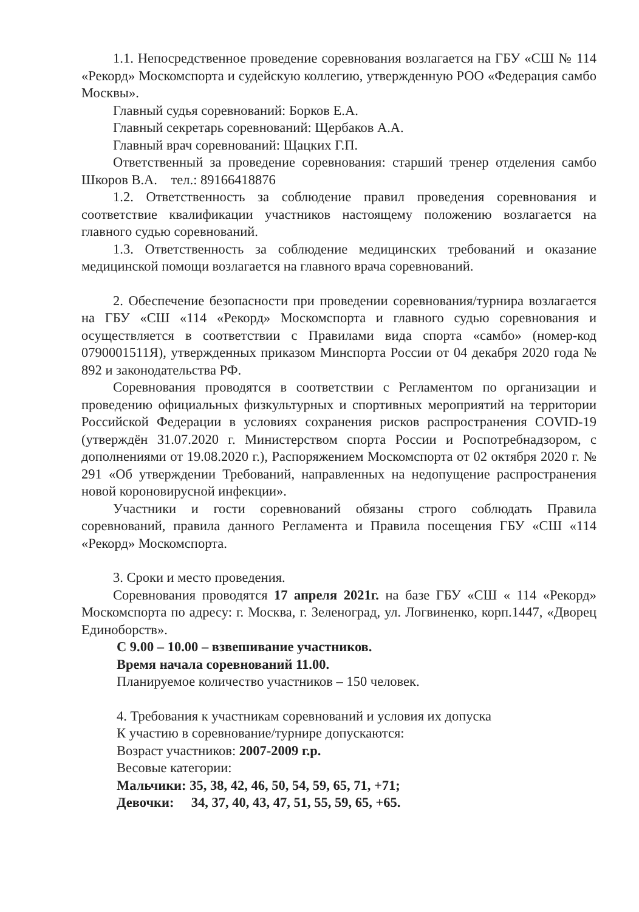1.1. Непосредственное проведение соревнования возлагается на ГБУ «СШ № 114 «Рекорд» Москомспорта и судейскую коллегию, утвержденную РОО «Федерация самбо Москвы».
Главный судья соревнований: Борков Е.А.
Главный секретарь соревнований: Щербаков А.А.
Главный врач соревнований: Щацких Г.П.
Ответственный за проведение соревнования: старший тренер отделения самбо Шкоров В.А. тел.: 89166418876
1.2. Ответственность за соблюдение правил проведения соревнования и соответствие квалификации участников настоящему положению возлагается на главного судью соревнований.
1.3. Ответственность за соблюдение медицинских требований и оказание медицинской помощи возлагается на главного врача соревнований.
2. Обеспечение безопасности при проведении соревнования/турнира возлагается на ГБУ «СШ «114 «Рекорд» Москомспорта и главного судью соревнования и осуществляется в соответствии с Правилами вида спорта «самбо» (номер-код 0790001511Я), утвержденных приказом Минспорта России от 04 декабря 2020 года № 892 и законодательства РФ.
Соревнования проводятся в соответствии с Регламентом по организации и проведению официальных физкультурных и спортивных мероприятий на территории Российской Федерации в условиях сохранения рисков распространения COVID-19 (утверждён 31.07.2020 г. Министерством спорта России и Роспотребнадзором, с дополнениями от 19.08.2020 г.), Распоряжением Москомспорта от 02 октября 2020 г. № 291 «Об утверждении Требований, направленных на недопущение распространения новой короновирусной инфекции».
Участники и гости соревнований обязаны строго соблюдать Правила соревнований, правила данного Регламента и Правила посещения ГБУ «СШ «114 «Рекорд» Москомспорта.
3. Сроки и место проведения.
Соревнования проводятся 17 апреля 2021г. на базе ГБУ «СШ « 114 «Рекорд» Москомспорта по адресу: г. Москва, г. Зеленоград, ул. Логвиненко, корп.1447, «Дворец Единоборств».
С 9.00 – 10.00 – взвешивание участников.
Время начала соревнований 11.00.
Планируемое количество участников – 150 человек.
4. Требования к участникам соревнований и условия их допуска
К участию в соревнование/турнире допускаются:
Возраст участников: 2007-2009 г.р.
Весовые категории:
Мальчики: 35, 38, 42, 46, 50, 54, 59, 65, 71, +71;
Девочки: 34, 37, 40, 43, 47, 51, 55, 59, 65, +65.